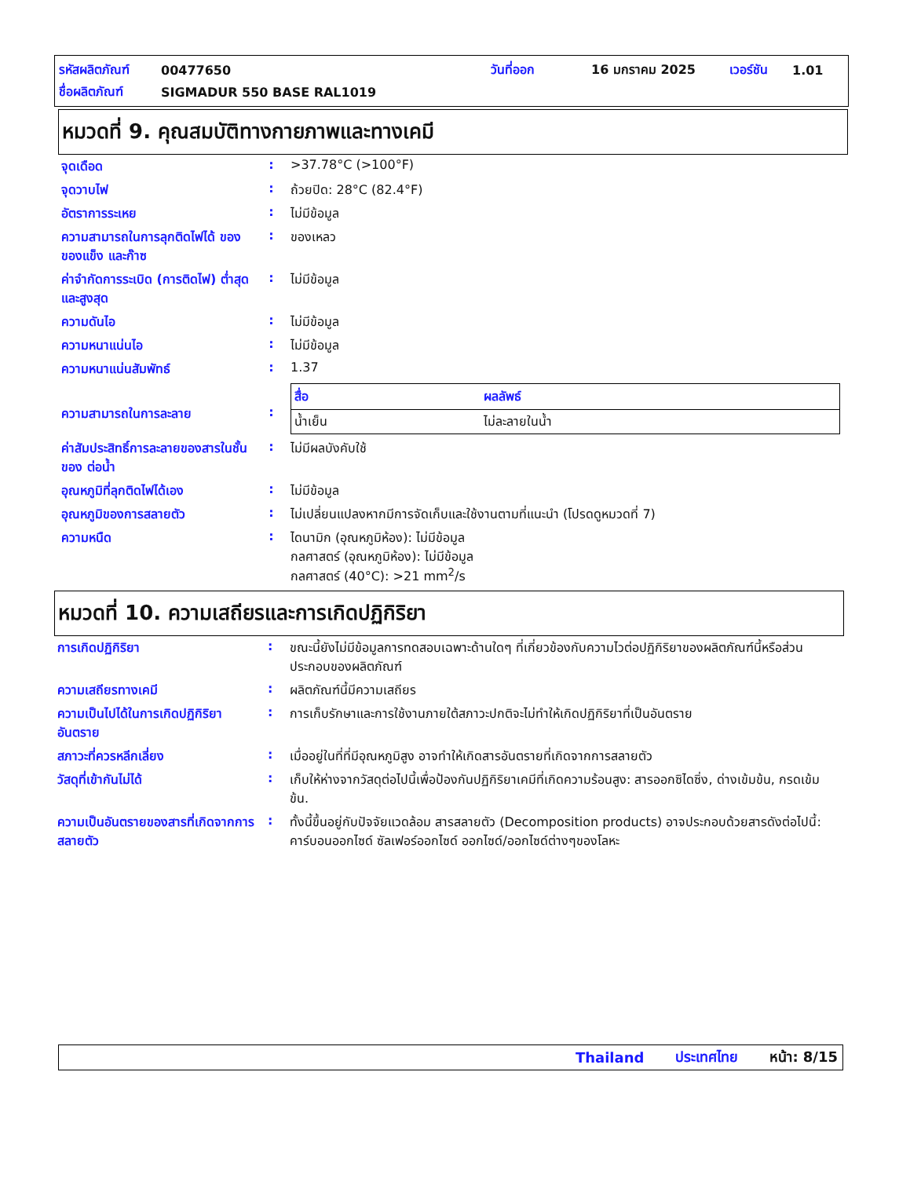รหัสผลิตภัณฑ์ 00477650 วันที่ออก 16 มกราคม 2025 เวอร์ชัน 1.01
ชื่อผลิตภัณฑ์ SIGMADUR 550 BASE RAL1019
หมวดที่ 9. คุณสมบัติทางกายภาพและทางเคมี
| จุดเดือด | : | >37.78°C (>100°F) |
| จุดวาบไฟ | : | ถ้วยปิด: 28°C (82.4°F) |
| อัตราการระเหย | : | ไม่มีข้อมูล |
| ความสามารถในการลุกติดไฟได้ ของของแข็ง และก๊าซ | : | ของเหลว |
| ค่าจำกัดการระเบิด (การติดไฟ) ต่ำสุดและสูงสุด | : | ไม่มีข้อมูล |
| ความดันไอ | : | ไม่มีข้อมูล |
| ความหนาแน่นไอ | : | ไม่มีข้อมูล |
| ความหนาแน่นสัมพัทธ์ | : | 1.37 |
| ความสามารถในการละลาย | : | / สื่อ / ผลลัพธ์ / / --- / --- / / น้ำเย็น / ไม่ละลายในน้ำ / |
| ค่าสัมประสิทธิ์การละลายของสารในชั้นของ ต่อน้ำ | : | ไม่มีผลบังคับใช้ |
| อุณหภูมิที่ลุกติดไฟได้เอง | : | ไม่มีข้อมูล |
| อุณหภูมิของการสลายตัว | : | ไม่เปลี่ยนแปลงหากมีการจัดเก็บและใช้งานตามที่แนะนำ (โปรดดูหมวดที่ 7) |
| ความหนืด | : | ไดนามิก (อุณหภูมิห้อง): ไม่มีข้อมูล กลศาสตร์ (อุณหภูมิห้อง): ไม่มีข้อมูล กลศาสตร์ (40°C): >21 mm<sup>2</sup>/s |
หมวดที่ 10. ความเสถียรและการเกิดปฏิกิริยา
| การเกิดปฏิกิริยา | : | ขณะนี้ยังไม่มีข้อมูลการทดสอบเฉพาะด้านใดๆ ที่เกี่ยวข้องกับความไวต่อปฏิกิริยาของผลิตภัณฑ์นี้หรือส่วนประกอบของผลิตภัณฑ์ |
| ความเสถียรทางเคมี | : | ผลิตภัณฑ์นี้มีความเสถียร |
| ความเป็นไปได้ในการเกิดปฏิกิริยาอันตราย | : | การเก็บรักษาและการใช้งานภายใต้สภาวะปกติจะไม่ทำให้เกิดปฏิกิริยาที่เป็นอันตราย |
| สภาวะที่ควรหลีกเลี่ยง | : | เมื่ออยู่ในที่ที่มีอุณหภูมิสูง อาจทำให้เกิดสารอันตรายที่เกิดจากการสลายตัว |
| วัสดุที่เข้ากันไม่ได้ | : | เก็บให้ห่างจากวัสดุต่อไปนี้เพื่อป้องกันปฏิกิริยาเคมีที่เกิดความร้อนสูง: สารออกซิไดซิ่ง, ด่างเข้มข้น, กรดเข้มข้น. |
| ความเป็นอันตรายของสารที่เกิดจากการสลายตัว | : | ทั้งนี้ขึ้นอยู่กับปัจจัยแวดล้อม สารสลายตัว (Decomposition products) อาจประกอบด้วยสารดังต่อไปนี้: คาร์บอนออกไซด์ ซัลเฟอร์ออกไซด์ ออกไซด์/ออกไซด์ต่างๆของโลหะ |
Thailand ประเทศไทย หน้า: 8/15